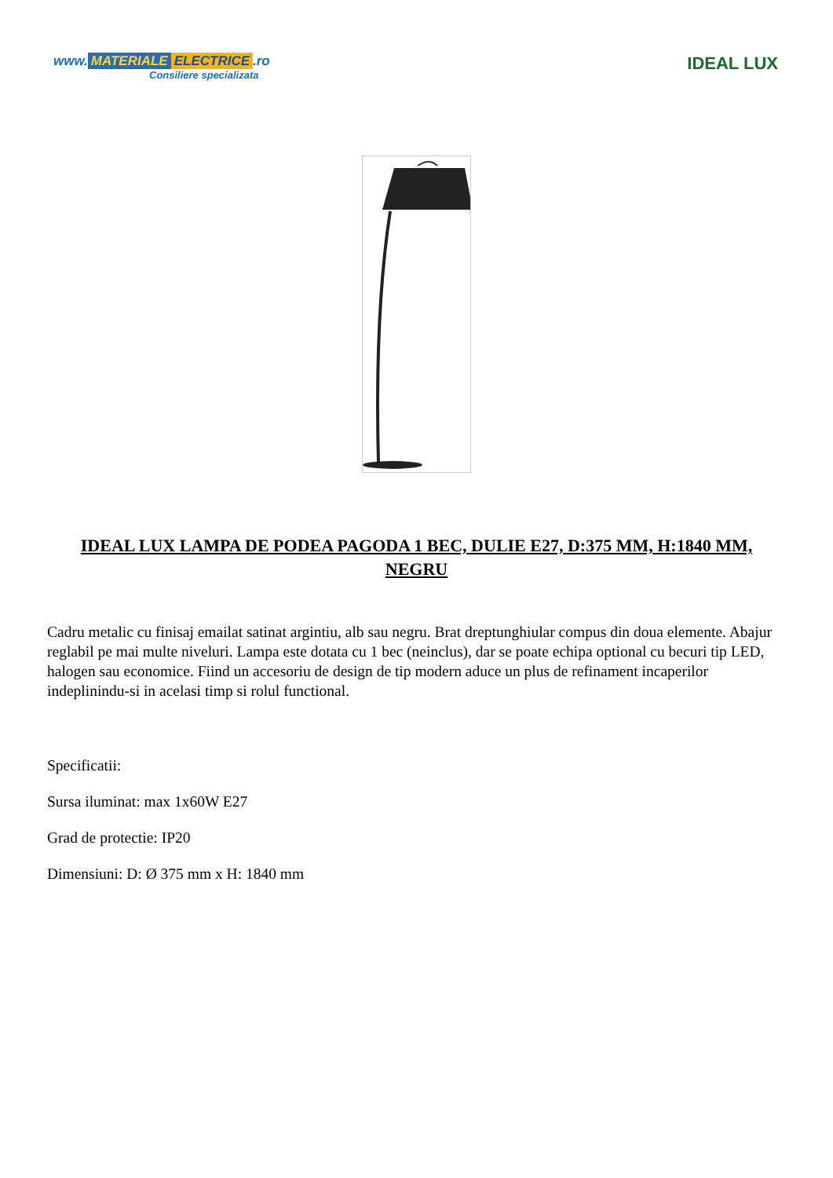www. MATERIALE ELECTRICE.ro
Consiliere specializata
IDEAL LUX
IDEAL LUX LAMPA DE PODEA PAGODA 1 BEC, DULIE E27, D:375 MM, H:1840 MM, NEGRU
Cadru metalic cu finisaj emailat satinat argintiu, alb sau negru. Brat dreptunghiular compus din doua elemente. Abajur reglabil pe mai multe niveluri. Lampa este dotata cu 1 bec (neinclus), dar se poate echipa optional cu becuri tip LED, halogen sau economice. Fiind un accesoriu de design de tip modern aduce un plus de refinament incaperilor indeplinindu-si in acelasi timp si rolul functional.
Specificatii:
Sursa iluminat: max 1x60W E27
Grad de protectie: IP20
Dimensiuni: D: Ø 375 mm x H: 1840 mm